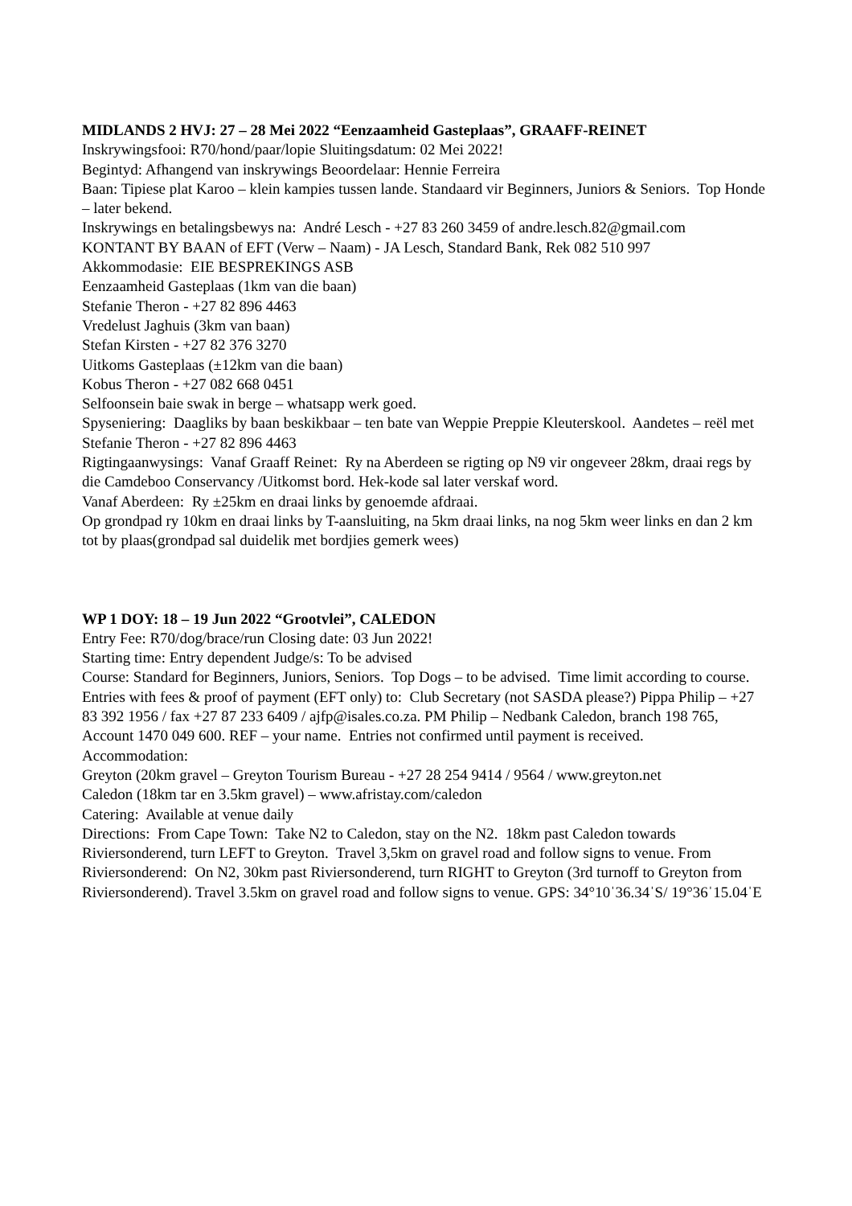MIDLANDS 2 HVJ: 27 – 28 Mei 2022 “Eenzaamheid Gasteplaas”, GRAAFF-REINET
Inskrywingsfooi: R70/hond/paar/lopie Sluitingsdatum: 02 Mei 2022!
Begintyd: Afhangend van inskrywings Beoordelaar: Hennie Ferreira
Baan: Tipiese plat Karoo – klein kampies tussen lande. Standaard vir Beginners, Juniors & Seniors. Top Honde – later bekend.
Inskrywings en betalingsbewys na: André Lesch - +27 83 260 3459 of andre.lesch.82@gmail.com
KONTANT BY BAAN of EFT (Verw – Naam) - JA Lesch, Standard Bank, Rek 082 510 997
Akkommodasie: EIE BESPREKINGS ASB
Eenzaamheid Gasteplaas (1km van die baan)
Stefanie Theron - +27 82 896 4463
Vredelust Jaghuis (3km van baan)
Stefan Kirsten - +27 82 376 3270
Uitkoms Gasteplaas (±12km van die baan)
Kobus Theron - +27 082 668 0451
Selfoonsein baie swak in berge – whatsapp werk goed.
Spyseniering: Daagliks by baan beskikbaar – ten bate van Weppie Preppie Kleuterskool. Aandetes – reël met Stefanie Theron - +27 82 896 4463
Rigtingaanwysings: Vanaf Graaff Reinet: Ry na Aberdeen se rigting op N9 vir ongeveer 28km, draai regs by die Camdeboo Conservancy /Uitkomst bord. Hek-kode sal later verskaf word.
Vanaf Aberdeen: Ry ±25km en draai links by genoemde afdraai.
Op grondpad ry 10km en draai links by T-aansluiting, na 5km draai links, na nog 5km weer links en dan 2 km tot by plaas(grondpad sal duidelik met bordjies gemerk wees)
WP 1 DOY: 18 – 19 Jun 2022 “Grootvlei”, CALEDON
Entry Fee: R70/dog/brace/run Closing date: 03 Jun 2022!
Starting time: Entry dependent Judge/s: To be advised
Course: Standard for Beginners, Juniors, Seniors. Top Dogs – to be advised. Time limit according to course.
Entries with fees & proof of payment (EFT only) to: Club Secretary (not SASDA please?) Pippa Philip – +27 83 392 1956 / fax +27 87 233 6409 / ajfp@isales.co.za. PM Philip – Nedbank Caledon, branch 198 765, Account 1470 049 600. REF – your name. Entries not confirmed until payment is received.
Accommodation:
Greyton (20km gravel – Greyton Tourism Bureau - +27 28 254 9414 / 9564 / www.greyton.net
Caledon (18km tar en 3.5km gravel) – www.afristay.com/caledon
Catering: Available at venue daily
Directions: From Cape Town: Take N2 to Caledon, stay on the N2. 18km past Caledon towards Riviersonderend, turn LEFT to Greyton. Travel 3,5km on gravel road and follow signs to venue. From Riviersonderend: On N2, 30km past Riviersonderend, turn RIGHT to Greyton (3rd turnoff to Greyton from Riviersonderend). Travel 3.5km on gravel road and follow signs to venue. GPS: 34°10ˈ36.34ˈS/ 19°36ˈ15.04ˈE